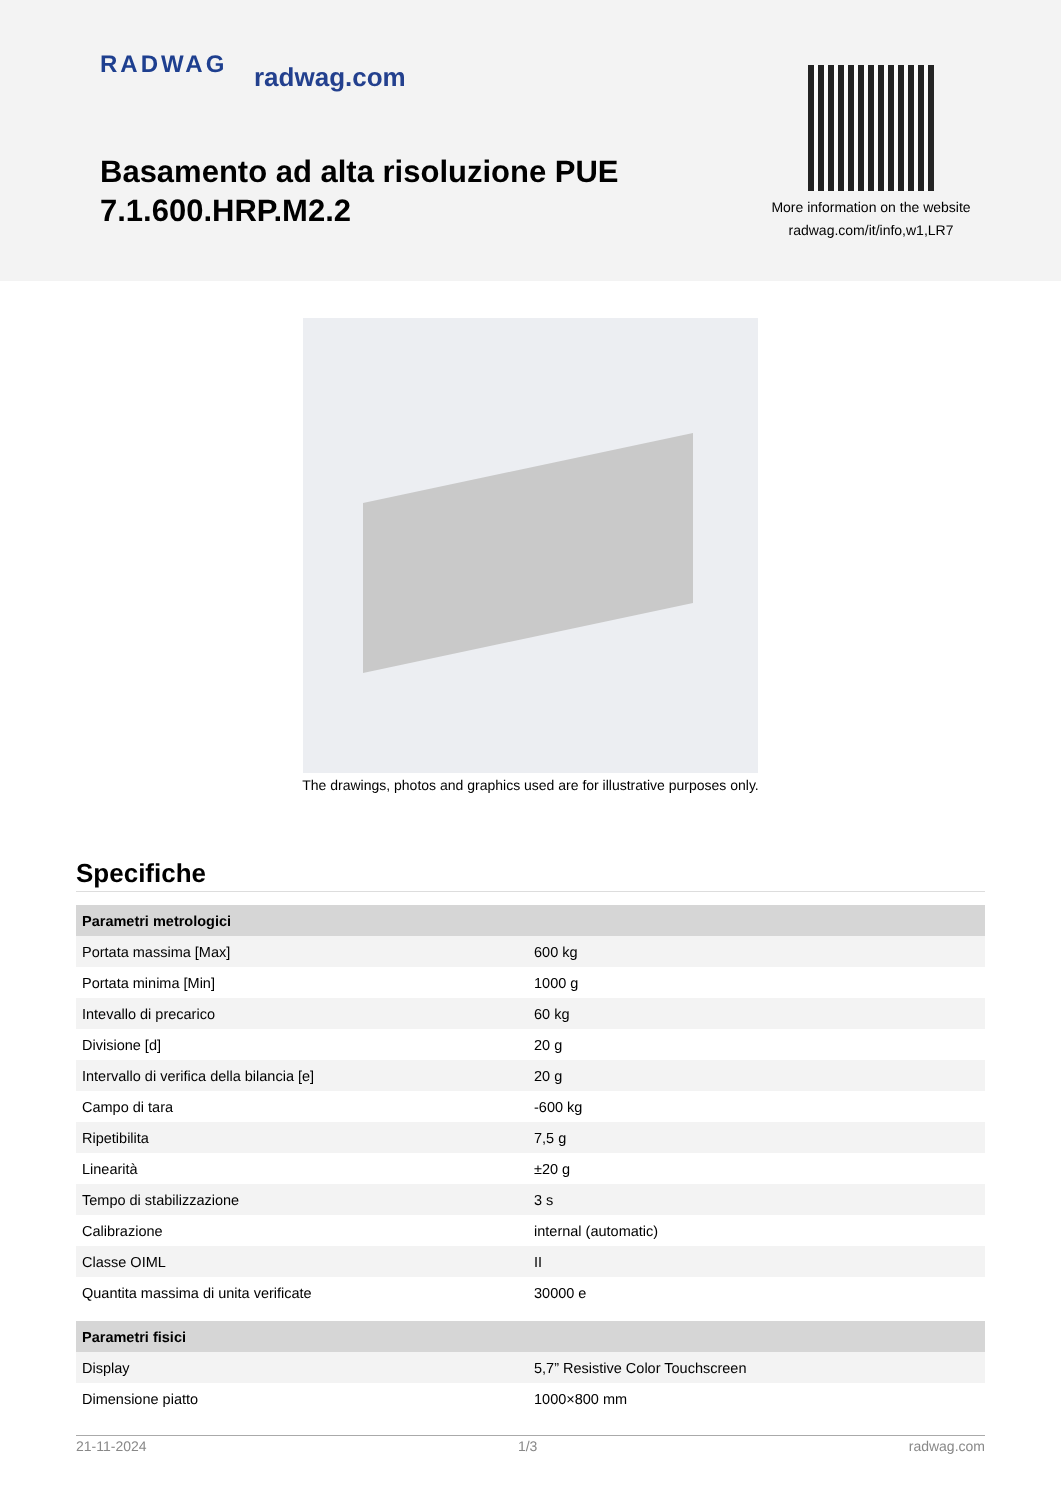RADWAG radwag.com
Basamento ad alta risoluzione PUE 7.1.600.HRP.M2.2
More information on the website
radwag.com/it/info,w1,LR7
The drawings, photos and graphics used are for illustrative purposes only.
Specifiche
| Parametri metrologici | |
| --- | --- |
| Portata massima [Max] | 600 kg |
| Portata minima [Min] | 1000 g |
| Intevallo di precarico | 60 kg |
| Divisione [d] | 20 g |
| Intervallo di verifica della bilancia [e] | 20 g |
| Campo di tara | -600 kg |
| Ripetibilita | 7,5 g |
| Linearità | ±20 g |
| Tempo di stabilizzazione | 3 s |
| Calibrazione | internal (automatic) |
| Classe OIML | II |
| Quantita massima di unita verificate | 30000 e |
| Parametri fisici | |
| Display | 5,7” Resistive Color Touchscreen |
| Dimensione piatto | 1000×800 mm |
21-11-2024 1/3 radwag.com